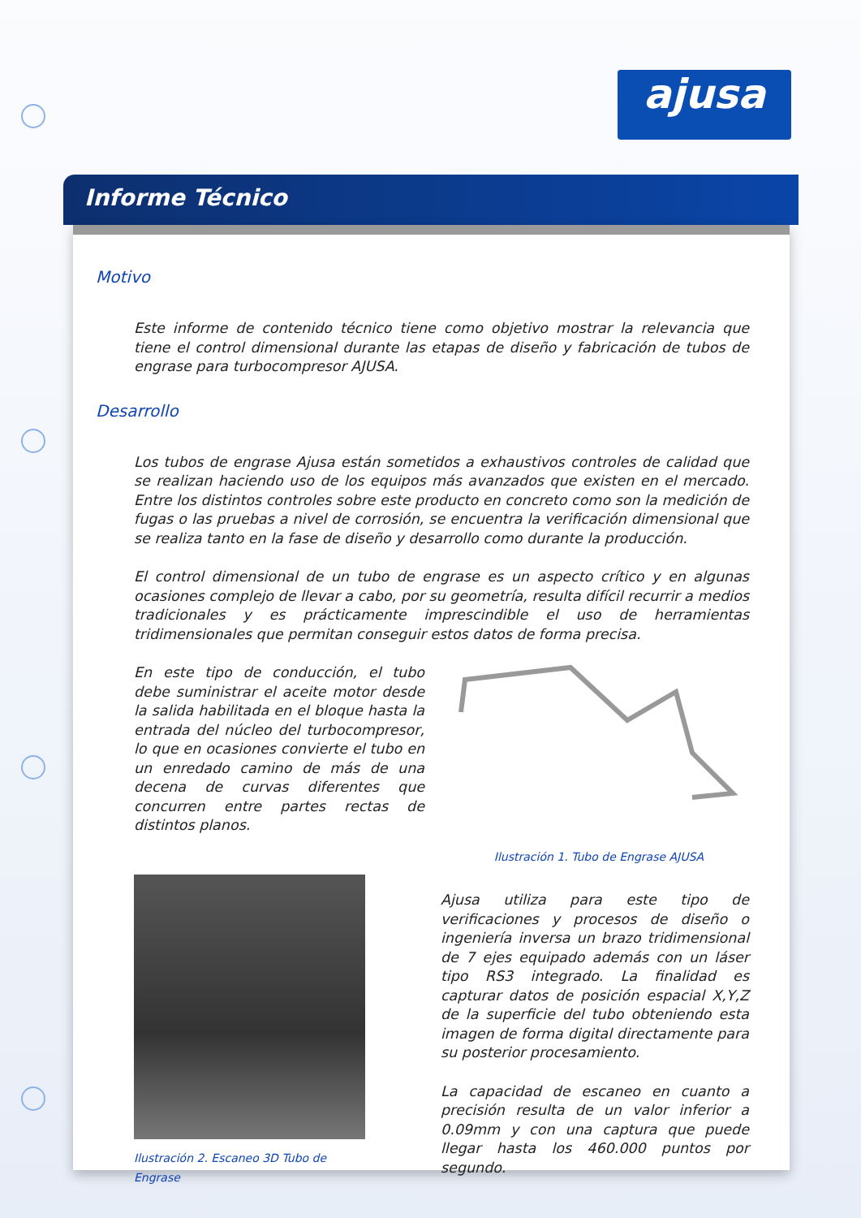ajusa
Informe Técnico
Motivo
Este informe de contenido técnico tiene como objetivo mostrar la relevancia que tiene el control dimensional durante las etapas de diseño y fabricación de tubos de engrase para turbocompresor AJUSA.
Desarrollo
Los tubos de engrase Ajusa están sometidos a exhaustivos controles de calidad que se realizan haciendo uso de los equipos más avanzados que existen en el mercado. Entre los distintos controles sobre este producto en concreto como son la medición de fugas o las pruebas a nivel de corrosión, se encuentra la verificación dimensional que se realiza tanto en la fase de diseño y desarrollo como durante la producción.
El control dimensional de un tubo de engrase es un aspecto crítico y en algunas ocasiones complejo de llevar a cabo, por su geometría, resulta difícil recurrir a medios tradicionales y es prácticamente imprescindible el uso de herramientas tridimensionales que permitan conseguir estos datos de forma precisa.
En este tipo de conducción, el tubo debe suministrar el aceite motor desde la salida habilitada en el bloque hasta la entrada del núcleo del turbocompresor, lo que en ocasiones convierte el tubo en un enredado camino de más de una decena de curvas diferentes que concurren entre partes rectas de distintos planos.
Ilustración 1. Tubo de Engrase AJUSA
Ilustración 2. Escaneo 3D Tubo de Engrase
Ajusa utiliza para este tipo de verificaciones y procesos de diseño o ingeniería inversa un brazo tridimensional de 7 ejes equipado además con un láser tipo RS3 integrado. La finalidad es capturar datos de posición espacial X,Y,Z de la superficie del tubo obteniendo esta imagen de forma digital directamente para su posterior procesamiento.
La capacidad de escaneo en cuanto a precisión resulta de un valor inferior a 0.09mm y con una captura que puede llegar hasta los 460.000 puntos por segundo.